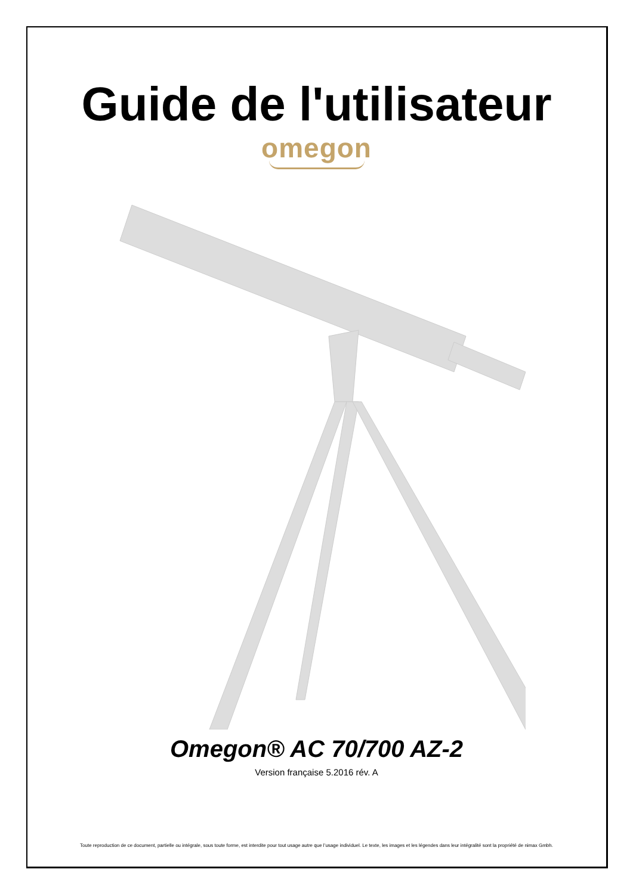Guide de l'utilisateur
omegon
Omegon® AC 70/700 AZ-2
Version française 5.2016 rév. A
Toute reproduction de ce document, partielle ou intégrale, sous toute forme, est interdite pour tout usage autre que l’usage individuel. Le texte, les images et les légendes dans leur intégralité sont la propriété de nimax Gmbh.